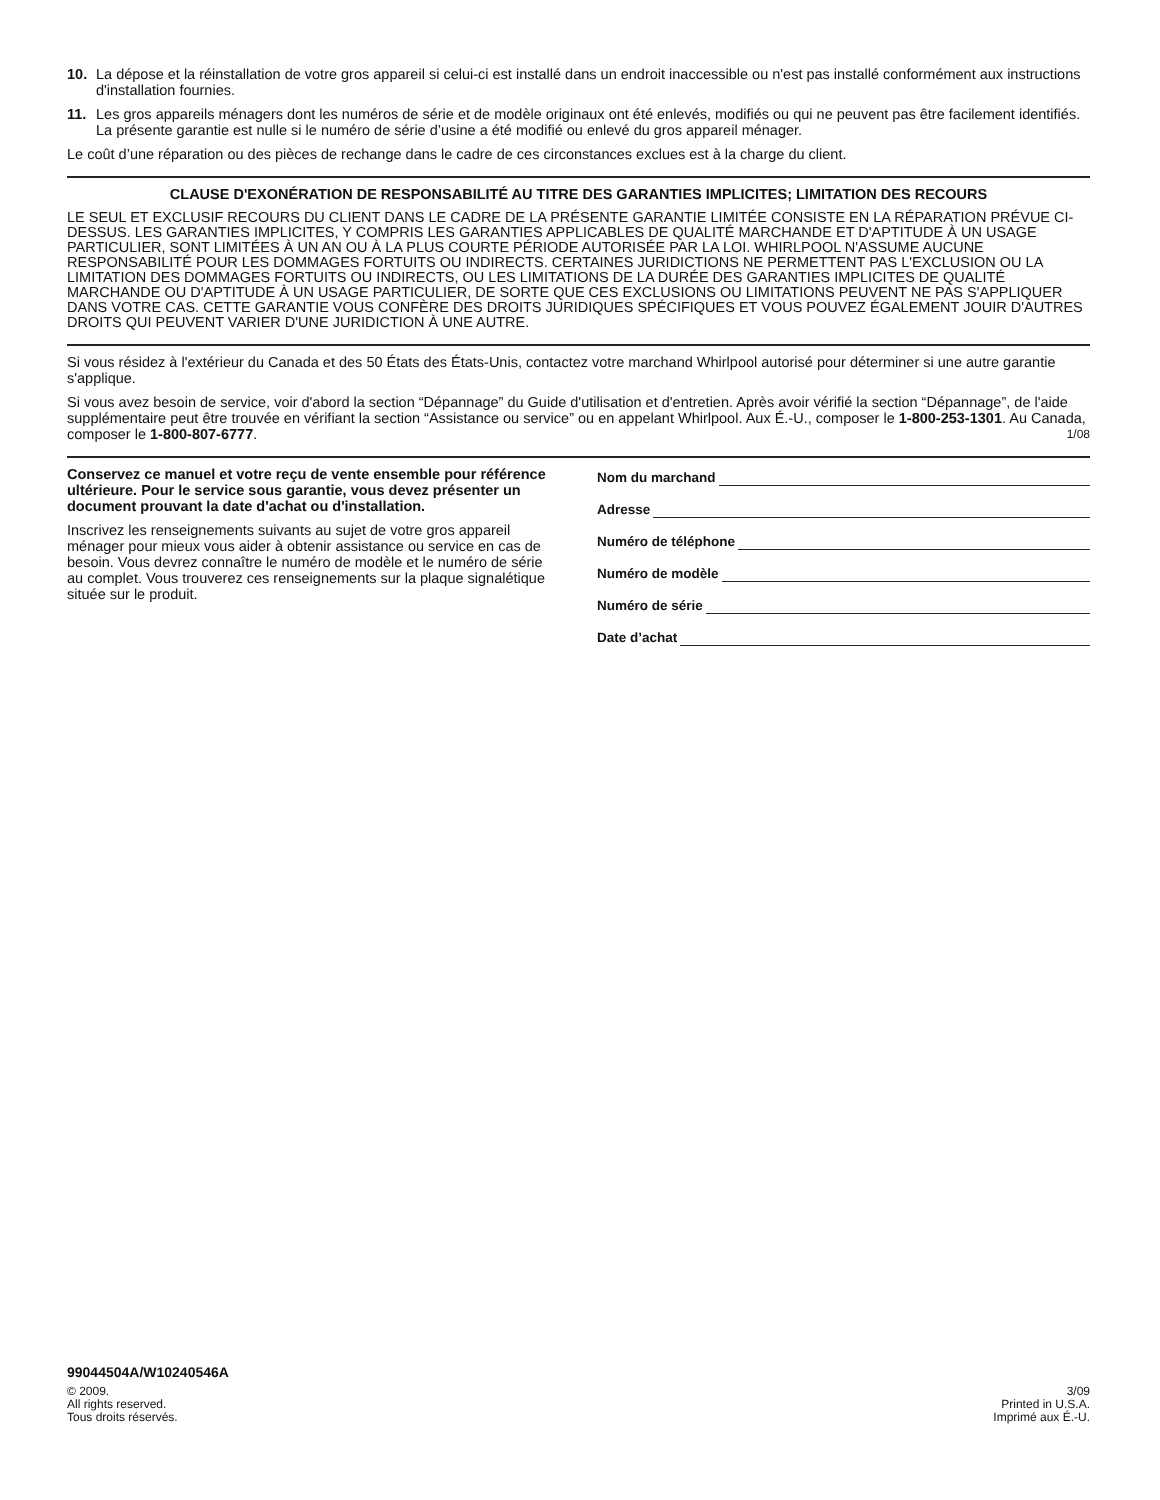10. La dépose et la réinstallation de votre gros appareil si celui-ci est installé dans un endroit inaccessible ou n'est pas installé conformément aux instructions d'installation fournies.
11. Les gros appareils ménagers dont les numéros de série et de modèle originaux ont été enlevés, modifiés ou qui ne peuvent pas être facilement identifiés. La présente garantie est nulle si le numéro de série d’usine a été modifié ou enlevé du gros appareil ménager.
Le coût d’une réparation ou des pièces de rechange dans le cadre de ces circonstances exclues est à la charge du client.
CLAUSE D'EXONÉRATION DE RESPONSABILITÉ AU TITRE DES GARANTIES IMPLICITES; LIMITATION DES RECOURS
LE SEUL ET EXCLUSIF RECOURS DU CLIENT DANS LE CADRE DE LA PRÉSENTE GARANTIE LIMITÉE CONSISTE EN LA RÉPARATION PRÉVUE CI-DESSUS. LES GARANTIES IMPLICITES, Y COMPRIS LES GARANTIES APPLICABLES DE QUALITÉ MARCHANDE ET D'APTITUDE À UN USAGE PARTICULIER, SONT LIMITÉES À UN AN OU À LA PLUS COURTE PÉRIODE AUTORISÉE PAR LA LOI. WHIRLPOOL N'ASSUME AUCUNE RESPONSABILITÉ POUR LES DOMMAGES FORTUITS OU INDIRECTS. CERTAINES JURIDICTIONS NE PERMETTENT PAS L'EXCLUSION OU LA LIMITATION DES DOMMAGES FORTUITS OU INDIRECTS, OU LES LIMITATIONS DE LA DURÉE DES GARANTIES IMPLICITES DE QUALITÉ MARCHANDE OU D'APTITUDE À UN USAGE PARTICULIER, DE SORTE QUE CES EXCLUSIONS OU LIMITATIONS PEUVENT NE PAS S'APPLIQUER DANS VOTRE CAS. CETTE GARANTIE VOUS CONFÈRE DES DROITS JURIDIQUES SPÉCIFIQUES ET VOUS POUVEZ ÉGALEMENT JOUIR D'AUTRES DROITS QUI PEUVENT VARIER D'UNE JURIDICTION À UNE AUTRE.
Si vous résidez à l'extérieur du Canada et des 50 États des États-Unis, contactez votre marchand Whirlpool autorisé pour déterminer si une autre garantie s'applique.
Si vous avez besoin de service, voir d'abord la section “Dépannage” du Guide d'utilisation et d'entretien. Après avoir vérifié la section “Dépannage”, de l'aide supplémentaire peut être trouvée en vérifiant la section “Assistance ou service” ou en appelant Whirlpool. Aux É.-U., composer le 1-800-253-1301. Au Canada, composer le 1-800-807-6777. 1/08
Conservez ce manuel et votre reçu de vente ensemble pour référence ultérieure. Pour le service sous garantie, vous devez présenter un document prouvant la date d'achat ou d'installation.
Inscrivez les renseignements suivants au sujet de votre gros appareil ménager pour mieux vous aider à obtenir assistance ou service en cas de besoin. Vous devrez connaître le numéro de modèle et le numéro de série au complet. Vous trouverez ces renseignements sur la plaque signalétique située sur le produit.
Nom du marchand
Adresse
Numéro de téléphone
Numéro de modèle
Numéro de série
Date d’achat
99044504A/W10240546A
© 2009.
All rights reserved.
Tous droits réservés.
3/09
Printed in U.S.A.
Imprimé aux É.-U.